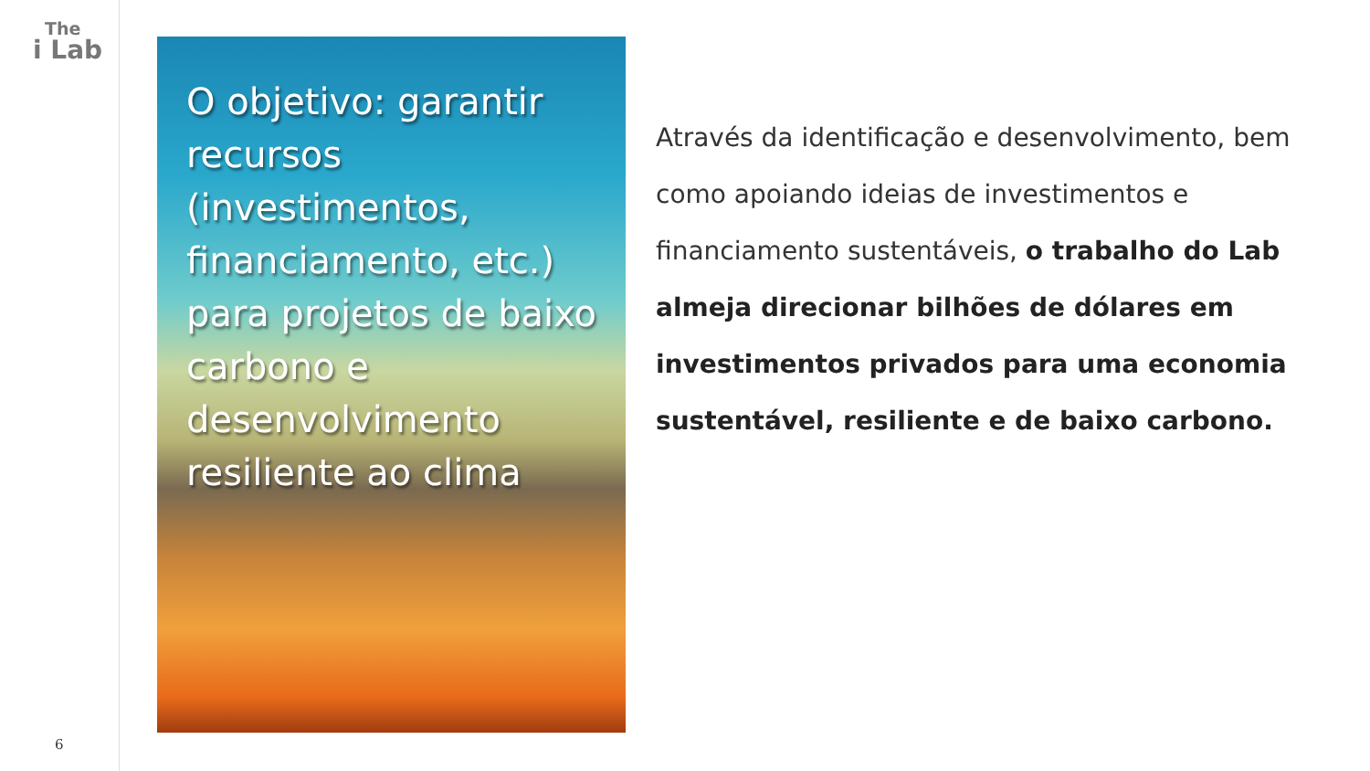The
i Lab
6
O objetivo: garantir recursos (investimentos, financiamento, etc.) para projetos de baixo carbono e desenvolvimento resiliente ao clima
Através da identificação e desenvolvimento, bem como apoiando ideias de investimentos e financiamento sustentáveis, o trabalho do Lab almeja direcionar bilhões de dólares em investimentos privados para uma economia sustentável, resiliente e de baixo carbono.